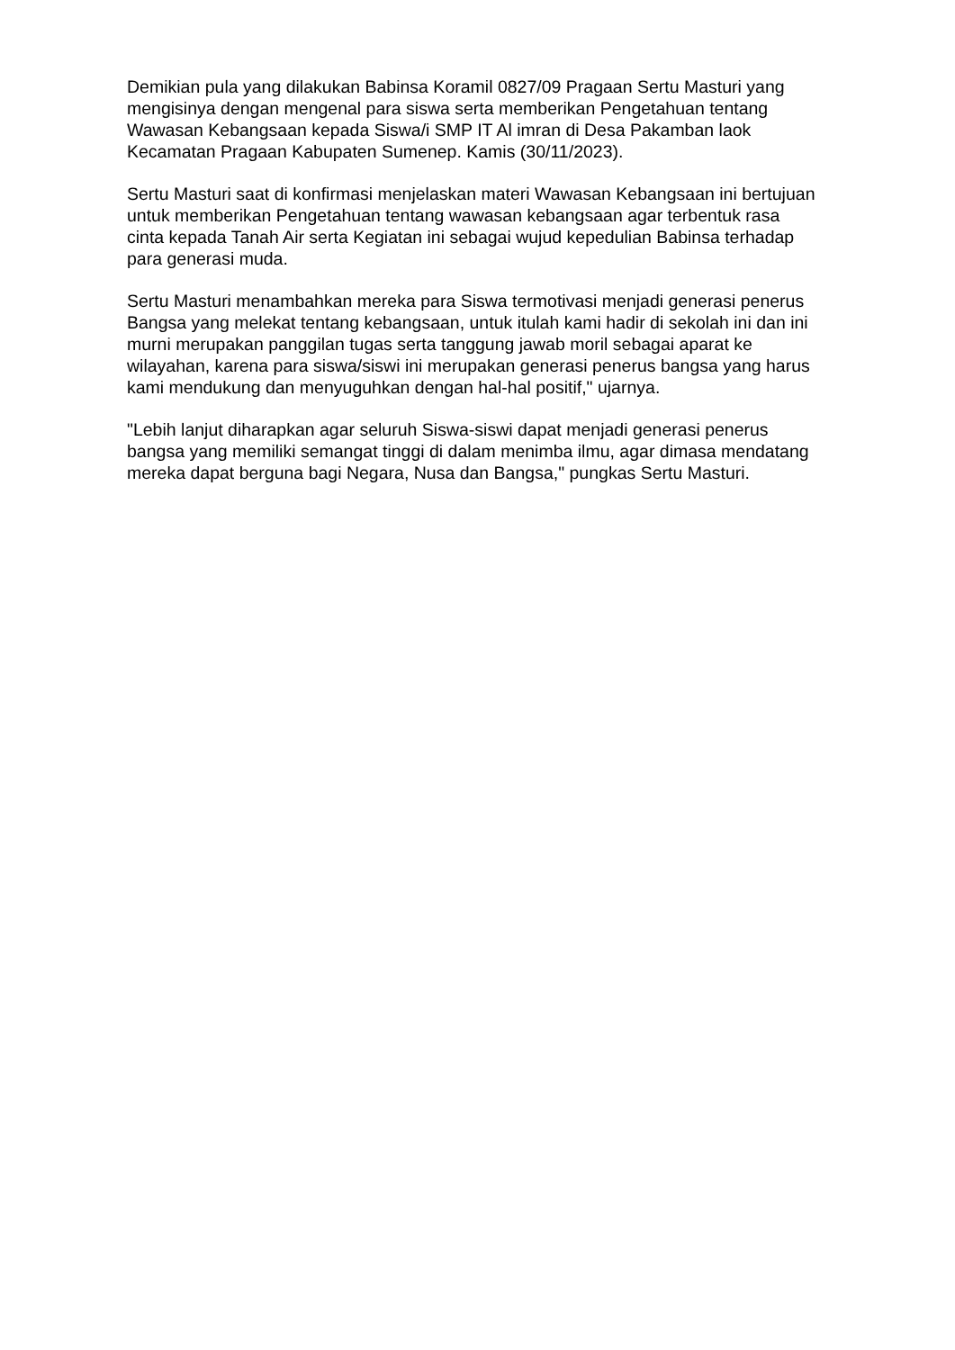Demikian pula yang dilakukan Babinsa Koramil 0827/09 Pragaan Sertu Masturi yang mengisinya dengan mengenal para siswa serta memberikan Pengetahuan tentang Wawasan Kebangsaan kepada Siswa/i SMP IT Al imran di Desa Pakamban laok Kecamatan Pragaan Kabupaten Sumenep. Kamis (30/11/2023).
Sertu Masturi saat di konfirmasi menjelaskan materi Wawasan Kebangsaan ini bertujuan untuk memberikan Pengetahuan tentang wawasan kebangsaan agar terbentuk rasa cinta kepada Tanah Air serta Kegiatan ini sebagai wujud kepedulian Babinsa terhadap para generasi muda.
Sertu Masturi menambahkan mereka para Siswa termotivasi menjadi generasi penerus Bangsa yang melekat tentang kebangsaan, untuk itulah kami hadir di sekolah ini dan ini murni merupakan panggilan tugas serta tanggung jawab moril sebagai aparat ke wilayahan, karena para siswa/siswi ini merupakan generasi penerus bangsa yang harus kami mendukung dan menyuguhkan dengan hal-hal positif," ujarnya.
"Lebih lanjut diharapkan agar seluruh Siswa-siswi dapat menjadi generasi penerus bangsa yang memiliki semangat tinggi di dalam menimba ilmu, agar dimasa mendatang mereka dapat berguna bagi Negara, Nusa dan Bangsa," pungkas Sertu Masturi.